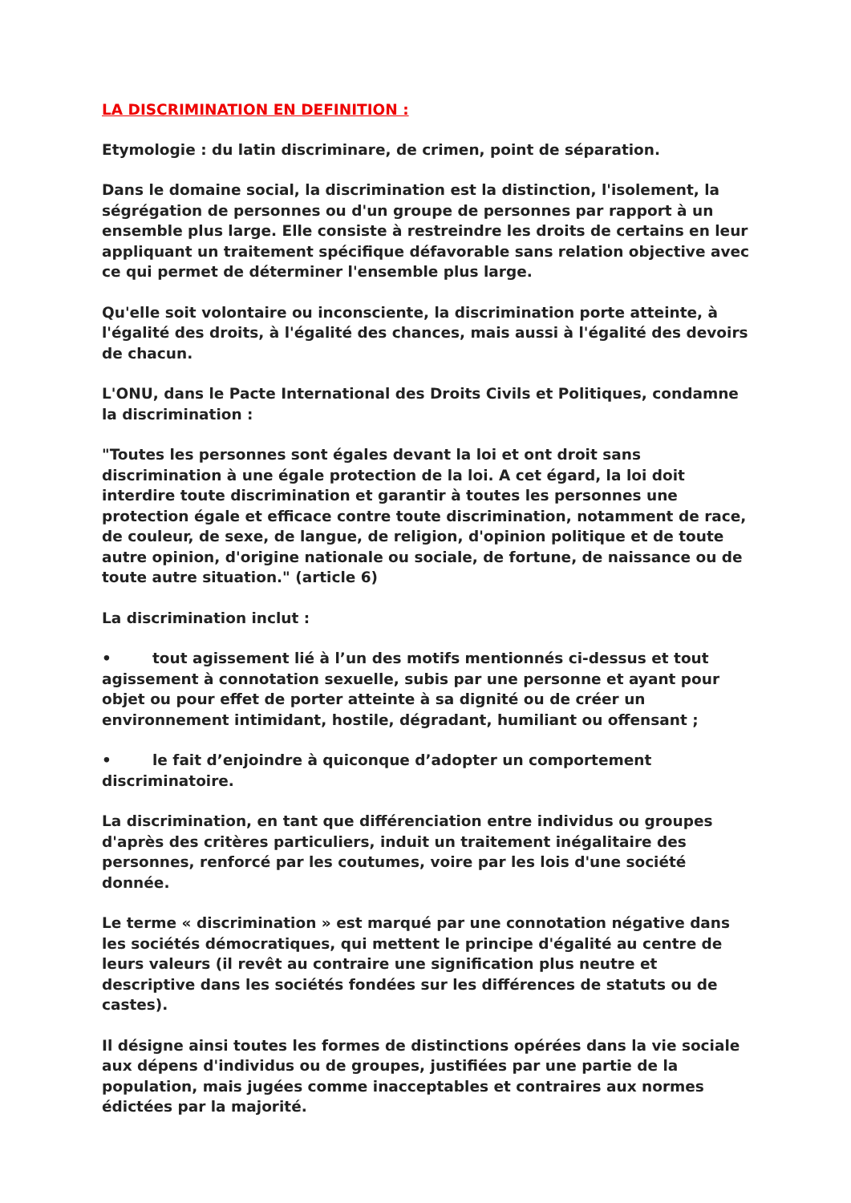LA DISCRIMINATION EN DEFINITION :
Etymologie : du latin discriminare, de crimen, point de séparation.
Dans le domaine social, la discrimination est la distinction, l'isolement, la ségrégation de personnes ou d'un groupe de personnes par rapport à un ensemble plus large. Elle consiste à restreindre les droits de certains en leur appliquant un traitement spécifique défavorable sans relation objective avec ce qui permet de déterminer l'ensemble plus large.
Qu'elle soit volontaire ou inconsciente, la discrimination porte atteinte, à l'égalité des droits, à l'égalité des chances, mais aussi à l'égalité des devoirs de chacun.
L'ONU, dans le Pacte International des Droits Civils et Politiques, condamne la discrimination :
"Toutes les personnes sont égales devant la loi et ont droit sans discrimination à une égale protection de la loi. A cet égard, la loi doit interdire toute discrimination et garantir à toutes les personnes une protection égale et efficace contre toute discrimination, notamment de race, de couleur, de sexe, de langue, de religion, d'opinion politique et de toute autre opinion, d'origine nationale ou sociale, de fortune, de naissance ou de toute autre situation." (article 6)
La discrimination inclut :
• tout agissement lié à l’un des motifs mentionnés ci-dessus et tout agissement à connotation sexuelle, subis par une personne et ayant pour objet ou pour effet de porter atteinte à sa dignité ou de créer un environnement intimidant, hostile, dégradant, humiliant ou offensant ;
• le fait d’enjoindre à quiconque d’adopter un comportement discriminatoire.
La discrimination, en tant que différenciation entre individus ou groupes d'après des critères particuliers, induit un traitement inégalitaire des personnes, renforcé par les coutumes, voire par les lois d'une société donnée.
Le terme « discrimination » est marqué par une connotation négative dans les sociétés démocratiques, qui mettent le principe d'égalité au centre de leurs valeurs (il revêt au contraire une signification plus neutre et descriptive dans les sociétés fondées sur les différences de statuts ou de castes).
Il désigne ainsi toutes les formes de distinctions opérées dans la vie sociale aux dépens d'individus ou de groupes, justifiées par une partie de la population, mais jugées comme inacceptables et contraires aux normes édictées par la majorité.